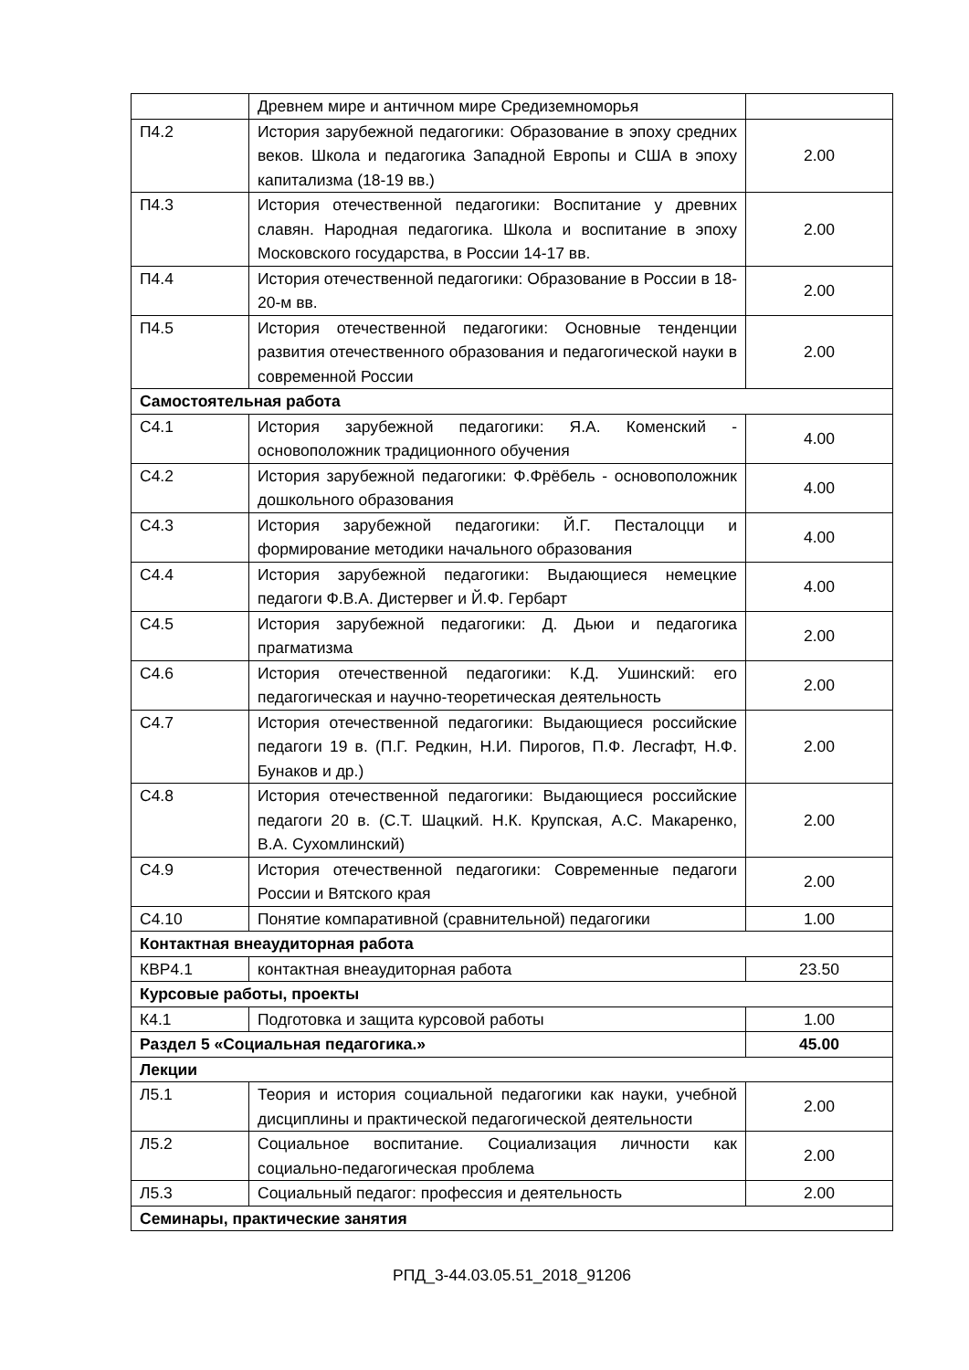| | Древнем мире и античном мире Средиземноморья | |
| П4.2 | История зарубежной педагогики: Образование в эпоху средних веков. Школа и педагогика Западной Европы и США в эпоху капитализма (18-19 вв.) | 2.00 |
| П4.3 | История отечественной педагогики: Воспитание у древних славян. Народная педагогика. Школа и воспитание в эпоху Московского государства, в России 14-17 вв. | 2.00 |
| П4.4 | История отечественной педагогики: Образование в России в 18-20-м вв. | 2.00 |
| П4.5 | История отечественной педагогики: Основные тенденции развития отечественного образования и педагогической науки в современной России | 2.00 |
| Самостоятельная работа | | |
| С4.1 | История зарубежной педагогики: Я.А. Коменский - основоположник традиционного обучения | 4.00 |
| С4.2 | История зарубежной педагогики: Ф.Фрёбель - основоположник дошкольного образования | 4.00 |
| С4.3 | История зарубежной педагогики: Й.Г. Песталоцци и формирование методики начального образования | 4.00 |
| С4.4 | История зарубежной педагогики: Выдающиеся немецкие педагоги Ф.В.А. Дистервег и Й.Ф. Гербарт | 4.00 |
| С4.5 | История зарубежной педагогики: Д. Дьюи и педагогика прагматизма | 2.00 |
| С4.6 | История отечественной педагогики: К.Д. Ушинский: его педагогическая и научно-теоретическая деятельность | 2.00 |
| С4.7 | История отечественной педагогики: Выдающиеся российские педагоги 19 в. (П.Г. Редкин, Н.И. Пирогов, П.Ф. Лесгафт, Н.Ф. Бунаков и др.) | 2.00 |
| С4.8 | История отечественной педагогики: Выдающиеся российские педагоги 20 в. (С.Т. Шацкий. Н.К. Крупская, А.С. Макаренко, В.А. Сухомлинский) | 2.00 |
| С4.9 | История отечественной педагогики: Современные педагоги России и Вятского края | 2.00 |
| С4.10 | Понятие компаративной (сравнительной) педагогики | 1.00 |
| Контактная внеаудиторная работа | | |
| КВР4.1 | контактная внеаудиторная работа | 23.50 |
| Курсовые работы, проекты | | |
| К4.1 | Подготовка и защита курсовой работы | 1.00 |
| Раздел 5 «Социальная педагогика.» | | 45.00 |
| Лекции | | |
| Л5.1 | Теория и история социальной педагогики как науки, учебной дисциплины и практической педагогической деятельности | 2.00 |
| Л5.2 | Социальное воспитание. Социализация личности как социально-педагогическая проблема | 2.00 |
| Л5.3 | Социальный педагог: профессия и деятельность | 2.00 |
| Семинары, практические занятия | | |
РПД_3-44.03.05.51_2018_91206